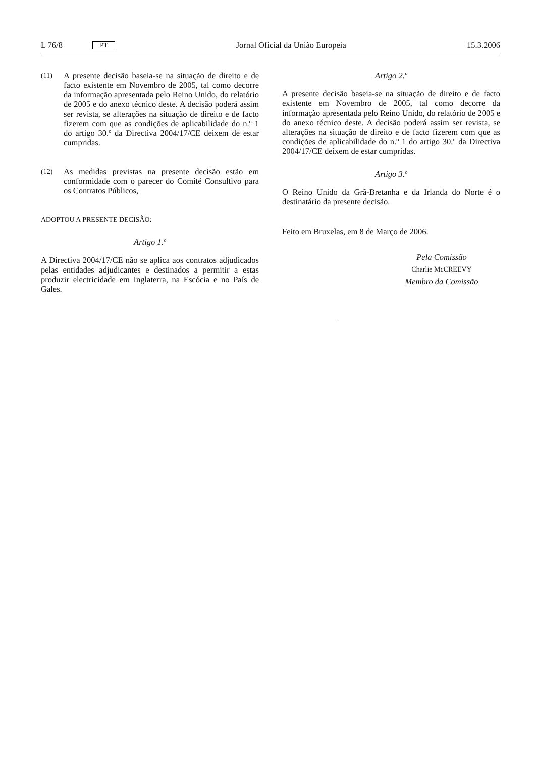L 76/8 PT Jornal Oficial da União Europeia 15.3.2006
(11)
A presente decisão baseia-se na situação de direito e de facto existente em Novembro de 2005, tal como decorre da informação apresentada pelo Reino Unido, do relatório de 2005 e do anexo técnico deste. A decisão poderá assim ser revista, se alterações na situação de direito e de facto fizerem com que as condições de aplicabilidade do n.º 1 do artigo 30.º da Directiva 2004/17/CE deixem de estar cumpridas.
(12)
As medidas previstas na presente decisão estão em conformidade com o parecer do Comité Consultivo para os Contratos Públicos,
ADOPTOU A PRESENTE DECISÃO:
Artigo 1.º
A Directiva 2004/17/CE não se aplica aos contratos adjudicados pelas entidades adjudicantes e destinados a permitir a estas produzir electricidade em Inglaterra, na Escócia e no País de Gales.
Artigo 2.º
A presente decisão baseia-se na situação de direito e de facto existente em Novembro de 2005, tal como decorre da informação apresentada pelo Reino Unido, do relatório de 2005 e do anexo técnico deste. A decisão poderá assim ser revista, se alterações na situação de direito e de facto fizerem com que as condições de aplicabilidade do n.º 1 do artigo 30.º da Directiva 2004/17/CE deixem de estar cumpridas.
Artigo 3.º
O Reino Unido da Grã-Bretanha e da Irlanda do Norte é o destinatário da presente decisão.
Feito em Bruxelas, em 8 de Março de 2006.
Pela Comissão
Charlie McCREEVY
Membro da Comissão